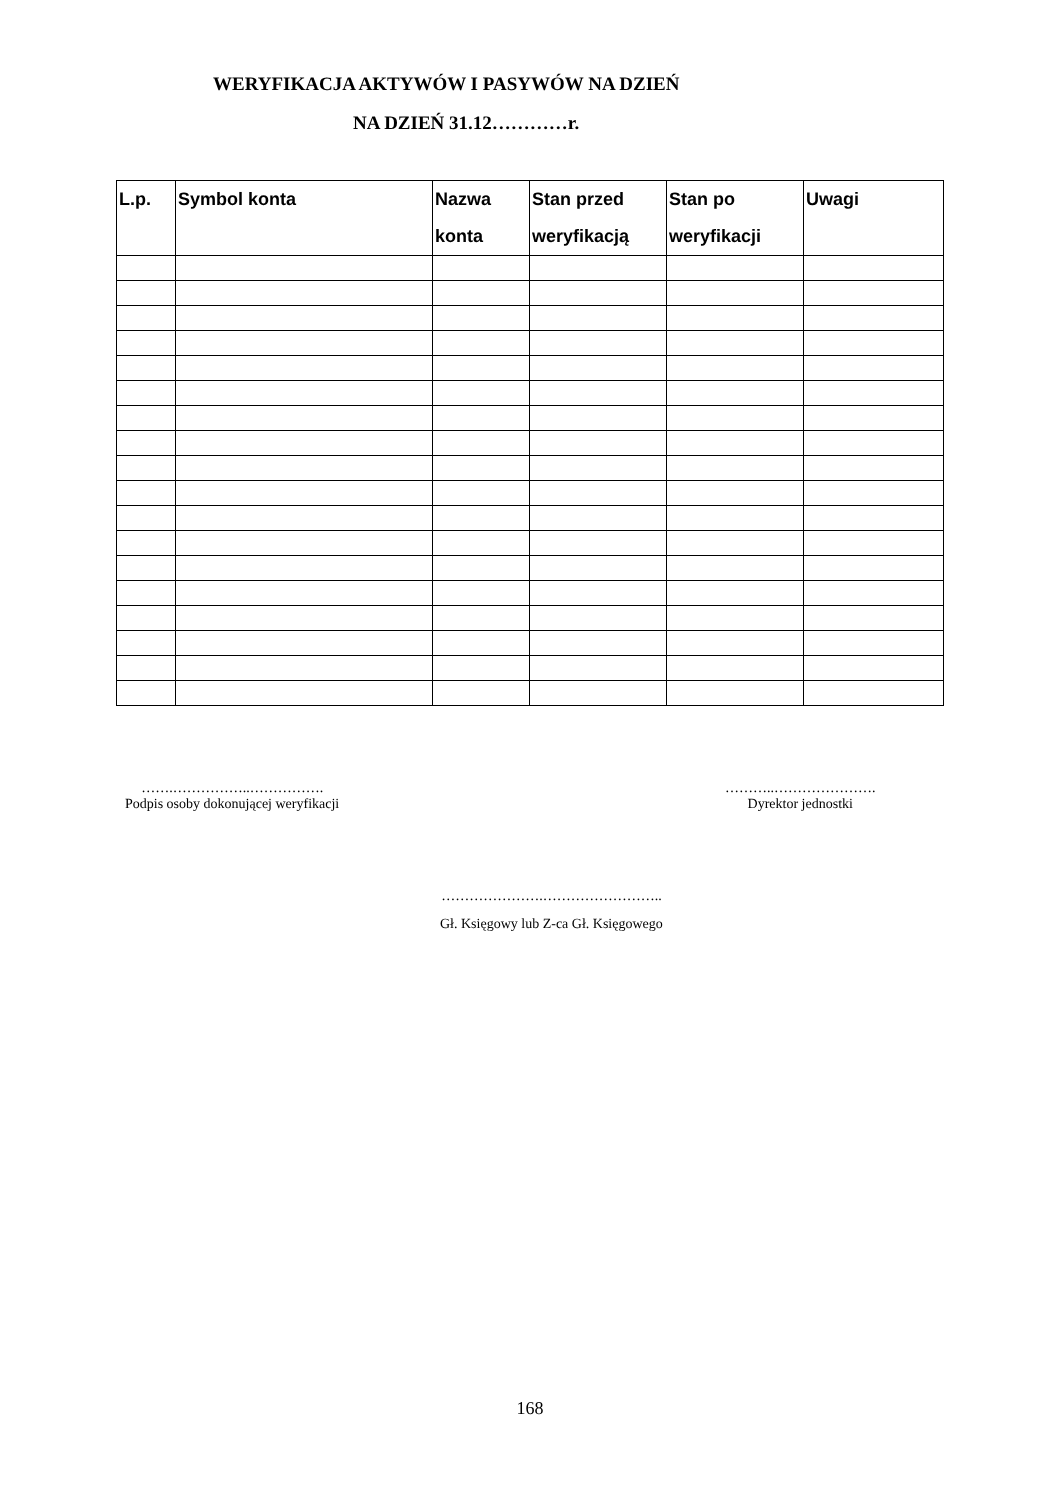WERYFIKACJA AKTYWÓW I PASYWÓW NA DZIEŃ
NA DZIEŃ 31.12…………r.
| L.p. | Symbol konta | Nazwa konta | Stan przed weryfikacją | Stan po weryfikacji | Uwagi |
| --- | --- | --- | --- | --- | --- |
…….……………..…………….
Podpis osoby dokonującej weryfikacji
………..………………….
Dyrektor jednostki
………………….……………………..
Gł. Księgowy lub Z-ca Gł. Księgowego
168